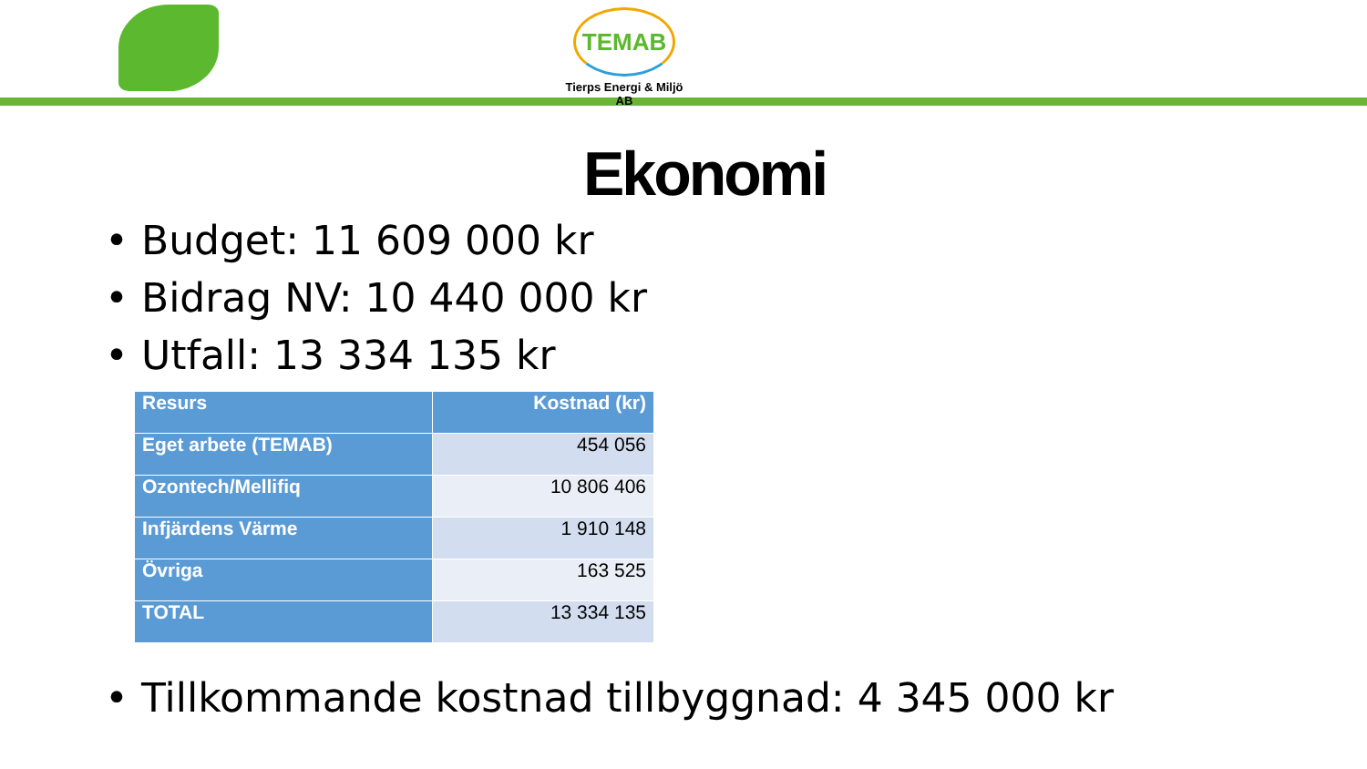TEMAB
Tierps Energi & Miljö AB
Ekonomi
• Budget: 11 609 000 kr
• Bidrag NV: 10 440 000 kr
• Utfall: 13 334 135 kr
| Resurs | Kostnad (kr) |
| --- | --- |
| Eget arbete (TEMAB) | 454 056 |
| Ozontech/Mellifiq | 10 806 406 |
| Infjärdens Värme | 1 910 148 |
| Övriga | 163 525 |
| TOTAL | 13 334 135 |
• Tillkommande kostnad tillbyggnad: 4 345 000 kr